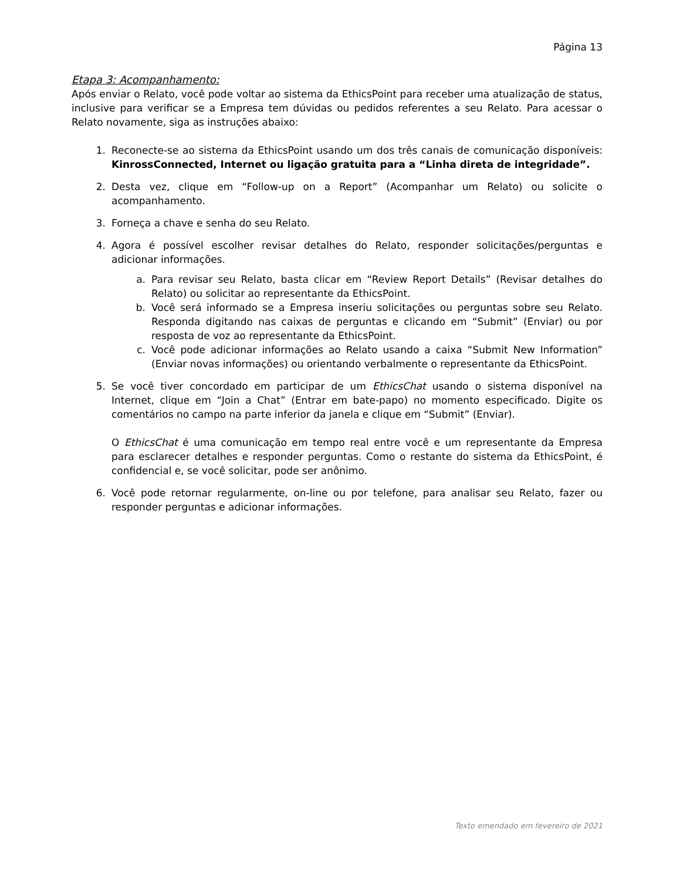Página 13
Etapa 3: Acompanhamento:
Após enviar o Relato, você pode voltar ao sistema da EthicsPoint para receber uma atualização de status, inclusive para verificar se a Empresa tem dúvidas ou pedidos referentes a seu Relato. Para acessar o Relato novamente, siga as instruções abaixo:
1. Reconecte-se ao sistema da EthicsPoint usando um dos três canais de comunicação disponíveis: KinrossConnected, Internet ou ligação gratuita para a “Linha direta de integridade”.
2. Desta vez, clique em “Follow-up on a Report” (Acompanhar um Relato) ou solicite o acompanhamento.
3. Forneça a chave e senha do seu Relato.
4. Agora é possível escolher revisar detalhes do Relato, responder solicitações/perguntas e adicionar informações.
a. Para revisar seu Relato, basta clicar em “Review Report Details” (Revisar detalhes do Relato) ou solicitar ao representante da EthicsPoint.
b. Você será informado se a Empresa inseriu solicitações ou perguntas sobre seu Relato. Responda digitando nas caixas de perguntas e clicando em “Submit” (Enviar) ou por resposta de voz ao representante da EthicsPoint.
c. Você pode adicionar informações ao Relato usando a caixa “Submit New Information” (Enviar novas informações) ou orientando verbalmente o representante da EthicsPoint.
5. Se você tiver concordado em participar de um EthicsChat usando o sistema disponível na Internet, clique em “Join a Chat” (Entrar em bate-papo) no momento especificado. Digite os comentários no campo na parte inferior da janela e clique em “Submit” (Enviar).
O EthicsChat é uma comunicação em tempo real entre você e um representante da Empresa para esclarecer detalhes e responder perguntas. Como o restante do sistema da EthicsPoint, é confidencial e, se você solicitar, pode ser anônimo.
6. Você pode retornar regularmente, on-line ou por telefone, para analisar seu Relato, fazer ou responder perguntas e adicionar informações.
Texto emendado em fevereiro de 2021